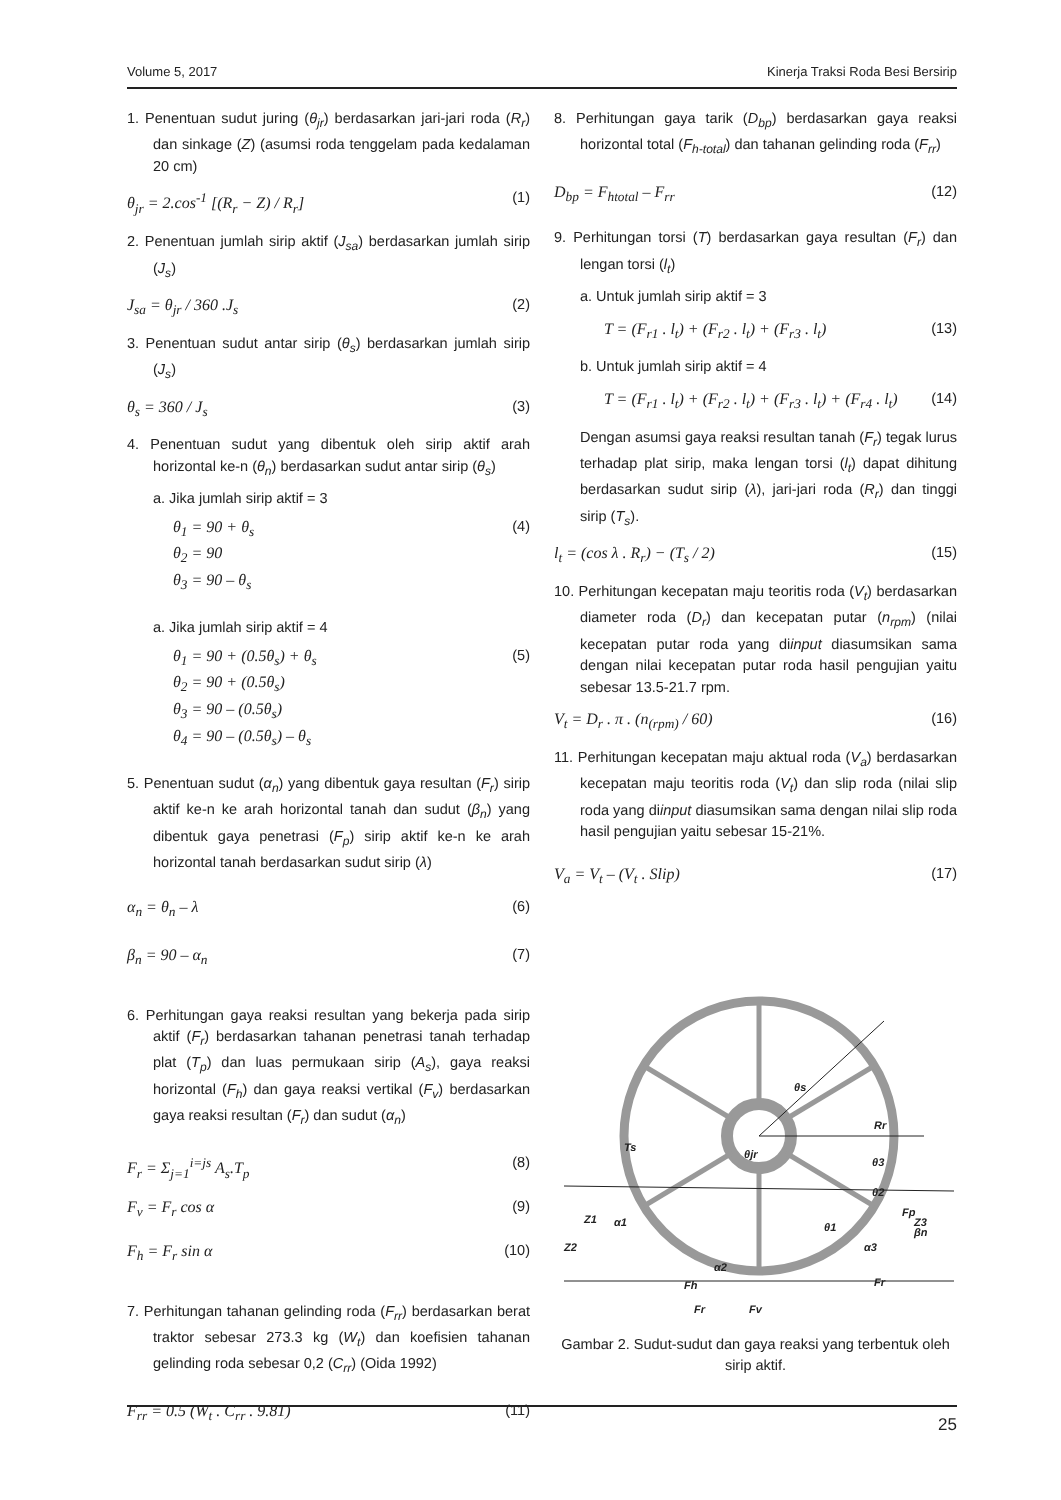Volume 5, 2017 Kinerja Traksi Roda Besi Bersirip
1. Penentuan sudut juring (θ<sub>jr</sub>) berdasarkan jari-jari roda (R<sub>r</sub>) dan sinkage (Z) (asumsi roda tenggelam pada kedalaman 20 cm)
θ<sub>jr</sub> = 2.cos<sup>-1</sup> [(R<sub>r</sub> − Z) / R<sub>r</sub>] (1)
2. Penentuan jumlah sirip aktif (J<sub>sa</sub>) berdasarkan jumlah sirip (J<sub>s</sub>)
J<sub>sa</sub> = θ<sub>jr</sub> / 360 .J<sub>s</sub> (2)
3. Penentuan sudut antar sirip (θ<sub>s</sub>) berdasarkan jumlah sirip (J<sub>s</sub>)
θ<sub>s</sub> = 360 / J<sub>s</sub> (3)
4. Penentuan sudut yang dibentuk oleh sirip aktif arah horizontal ke-n (θ<sub>n</sub>) berdasarkan sudut antar sirip (θ<sub>s</sub>)
a. Jika jumlah sirip aktif = 3
θ<sub>1</sub> = 90 + θ<sub>s</sub> (4)
θ<sub>2</sub> = 90
θ<sub>3</sub> = 90 – θ<sub>s</sub>
a. Jika jumlah sirip aktif = 4
θ<sub>1</sub> = 90 + (0.5θ<sub>s</sub>) + θ<sub>s</sub> (5)
θ<sub>2</sub> = 90 + (0.5θ<sub>s</sub>)
θ<sub>3</sub> = 90 – (0.5θ<sub>s</sub>)
θ<sub>4</sub> = 90 – (0.5θ<sub>s</sub>) – θ<sub>s</sub>
5. Penentuan sudut (α<sub>n</sub>) yang dibentuk gaya resultan (F<sub>r</sub>) sirip aktif ke-n ke arah horizontal tanah dan sudut (β<sub>n</sub>) yang dibentuk gaya penetrasi (F<sub>p</sub>) sirip aktif ke-n ke arah horizontal tanah berdasarkan sudut sirip (λ)
α<sub>n</sub> = θ<sub>n</sub> – λ (6)
β<sub>n</sub> = 90 – α<sub>n</sub> (7)
6. Perhitungan gaya reaksi resultan yang bekerja pada sirip aktif (F<sub>r</sub>) berdasarkan tahanan penetrasi tanah terhadap plat (T<sub>p</sub>) dan luas permukaan sirip (A<sub>s</sub>), gaya reaksi horizontal (F<sub>h</sub>) dan gaya reaksi vertikal (F<sub>v</sub>) berdasarkan gaya reaksi resultan (F<sub>r</sub>) dan sudut (α<sub>n</sub>)
F<sub>r</sub> = Σ<sub>j=1</sub><sup>i=js</sup> A<sub>s</sub>.T<sub>p</sub> (8)
F<sub>v</sub> = F<sub>r</sub> cos α (9)
F<sub>h</sub> = F<sub>r</sub> sin α (10)
7. Perhitungan tahanan gelinding roda (F<sub>rr</sub>) berdasarkan berat traktor sebesar 273.3 kg (W<sub>t</sub>) dan koefisien tahanan gelinding roda sebesar 0,2 (C<sub>rr</sub>) (Oida 1992)
F<sub>rr</sub> = 0.5 (W<sub>t</sub> . C<sub>rr</sub> . 9.81) (11)
8. Perhitungan gaya tarik (D<sub>bp</sub>) berdasarkan gaya reaksi horizontal total (F<sub>h-total</sub>) dan tahanan gelinding roda (F<sub>rr</sub>)
D<sub>bp</sub> = F<sub>htotal</sub> – F<sub>rr</sub> (12)
9. Perhitungan torsi (T) berdasarkan gaya resultan (F<sub>r</sub>) dan lengan torsi (l<sub>t</sub>)
a. Untuk jumlah sirip aktif = 3
T = (F<sub>r1</sub> . l<sub>t</sub>) + (F<sub>r2</sub> . l<sub>t</sub>) + (F<sub>r3</sub> . l<sub>t</sub>) (13)
b. Untuk jumlah sirip aktif = 4
T = (F<sub>r1</sub> . l<sub>t</sub>) + (F<sub>r2</sub> . l<sub>t</sub>) + (F<sub>r3</sub> . l<sub>t</sub>) + (F<sub>r4</sub> . l<sub>t</sub>) (14)
Dengan asumsi gaya reaksi resultan tanah (F<sub>r</sub>) tegak lurus terhadap plat sirip, maka lengan torsi (l<sub>t</sub>) dapat dihitung berdasarkan sudut sirip (λ), jari-jari roda (R<sub>r</sub>) dan tinggi sirip (T<sub>s</sub>).
l<sub>t</sub> = (cos λ . R<sub>r</sub>) − (T<sub>s</sub> / 2) (15)
10. Perhitungan kecepatan maju teoritis roda (V<sub>t</sub>) berdasarkan diameter roda (D<sub>r</sub>) dan kecepatan putar (n<sub>rpm</sub>) (nilai kecepatan putar roda yang diinput diasumsikan sama dengan nilai kecepatan putar roda hasil pengujian yaitu sebesar 13.5-21.7 rpm.
V<sub>t</sub> = D<sub>r</sub> . π . (n<sub>(rpm)</sub> / 60) (16)
11. Perhitungan kecepatan maju aktual roda (V<sub>a</sub>) berdasarkan kecepatan maju teoritis roda (V<sub>t</sub>) dan slip roda (nilai slip roda yang diinput diasumsikan sama dengan nilai slip roda hasil pengujian yaitu sebesar 15-21%.
V<sub>a</sub> = V<sub>t</sub> – (V<sub>t</sub> . Slip) (17)
Ts
θs
Rr
θjr
θ3
θ2
Z1
Z2
Z3
α1
θ1
Fp
βn
α3
α2
Fh
Fr
Fr
Fv
Gambar 2. Sudut-sudut dan gaya reaksi yang terbentuk oleh sirip aktif.
25